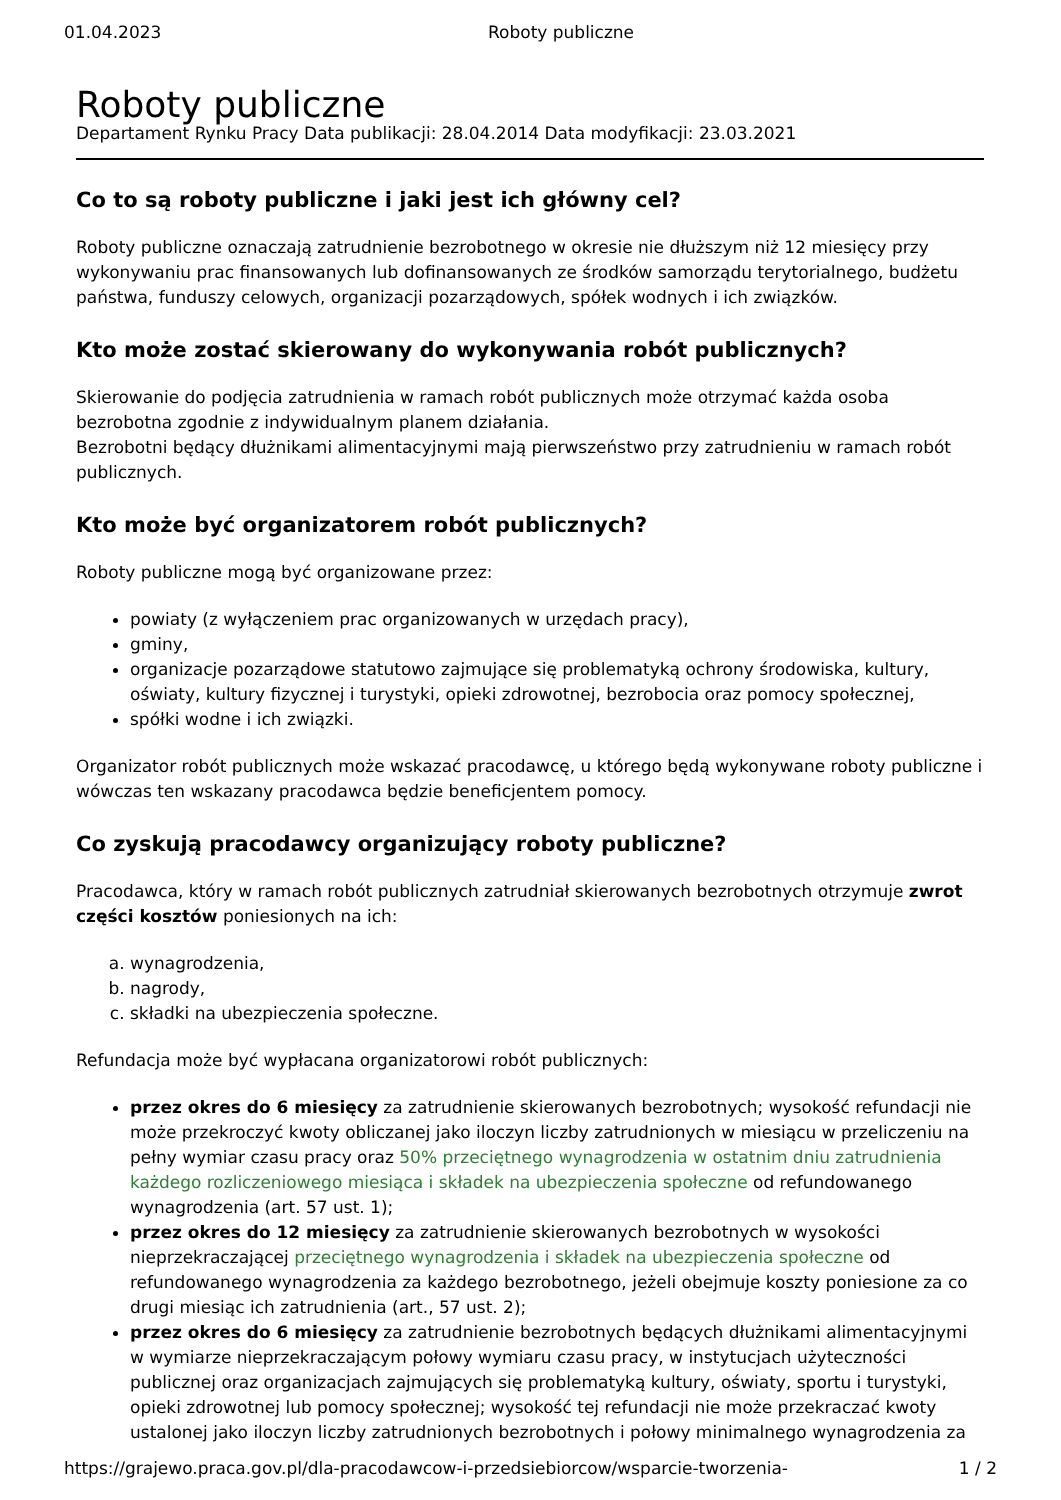01.04.2023 Roboty publiczne
Roboty publiczne
Departament Rynku Pracy Data publikacji: 28.04.2014 Data modyfikacji: 23.03.2021
Co to są roboty publiczne i jaki jest ich główny cel?
Roboty publiczne oznaczają zatrudnienie bezrobotnego w okresie nie dłuższym niż 12 miesięcy przy wykonywaniu prac finansowanych lub dofinansowanych ze środków samorządu terytorialnego, budżetu państwa, funduszy celowych, organizacji pozarządowych, spółek wodnych i ich związków.
Kto może zostać skierowany do wykonywania robót publicznych?
Skierowanie do podjęcia zatrudnienia w ramach robót publicznych może otrzymać każda osoba bezrobotna zgodnie z indywidualnym planem działania.
Bezrobotni będący dłużnikami alimentacyjnymi mają pierwszeństwo przy zatrudnieniu w ramach robót publicznych.
Kto może być organizatorem robót publicznych?
Roboty publiczne mogą być organizowane przez:
powiaty (z wyłączeniem prac organizowanych w urzędach pracy),
gminy,
organizacje pozarządowe statutowo zajmujące się problematyką ochrony środowiska, kultury, oświaty, kultury fizycznej i turystyki, opieki zdrowotnej, bezrobocia oraz pomocy społecznej,
spółki wodne i ich związki.
Organizator robót publicznych może wskazać pracodawcę, u którego będą wykonywane roboty publiczne i wówczas ten wskazany pracodawca będzie beneficjentem pomocy.
Co zyskują pracodawcy organizujący roboty publiczne?
Pracodawca, który w ramach robót publicznych zatrudniał skierowanych bezrobotnych otrzymuje zwrot części kosztów poniesionych na ich:
a. wynagrodzenia,
b. nagrody,
c. składki na ubezpieczenia społeczne.
Refundacja może być wypłacana organizatorowi robót publicznych:
przez okres do 6 miesięcy za zatrudnienie skierowanych bezrobotnych; wysokość refundacji nie może przekroczyć kwoty obliczanej jako iloczyn liczby zatrudnionych w miesiącu w przeliczeniu na pełny wymiar czasu pracy oraz 50% przeciętnego wynagrodzenia w ostatnim dniu zatrudnienia każdego rozliczeniowego miesiąca i składek na ubezpieczenia społeczne od refundowanego wynagrodzenia (art. 57 ust. 1);
przez okres do 12 miesięcy za zatrudnienie skierowanych bezrobotnych w wysokości nieprzekraczającej przeciętnego wynagrodzenia i składek na ubezpieczenia społeczne od refundowanego wynagrodzenia za każdego bezrobotnego, jeżeli obejmuje koszty poniesione za co drugi miesiąc ich zatrudnienia (art., 57 ust. 2);
przez okres do 6 miesięcy za zatrudnienie bezrobotnych będących dłużnikami alimentacyjnymi w wymiarze nieprzekraczającym połowy wymiaru czasu pracy, w instytucjach użyteczności publicznej oraz organizacjach zajmujących się problematyką kultury, oświaty, sportu i turystyki, opieki zdrowotnej lub pomocy społecznej; wysokość tej refundacji nie może przekraczać kwoty ustalonej jako iloczyn liczby zatrudnionych bezrobotnych i połowy minimalnego wynagrodzenia za
https://grajewo.praca.gov.pl/dla-pracodawcow-i-przedsiebiorcow/wsparcie-tworzenia- 1 / 2